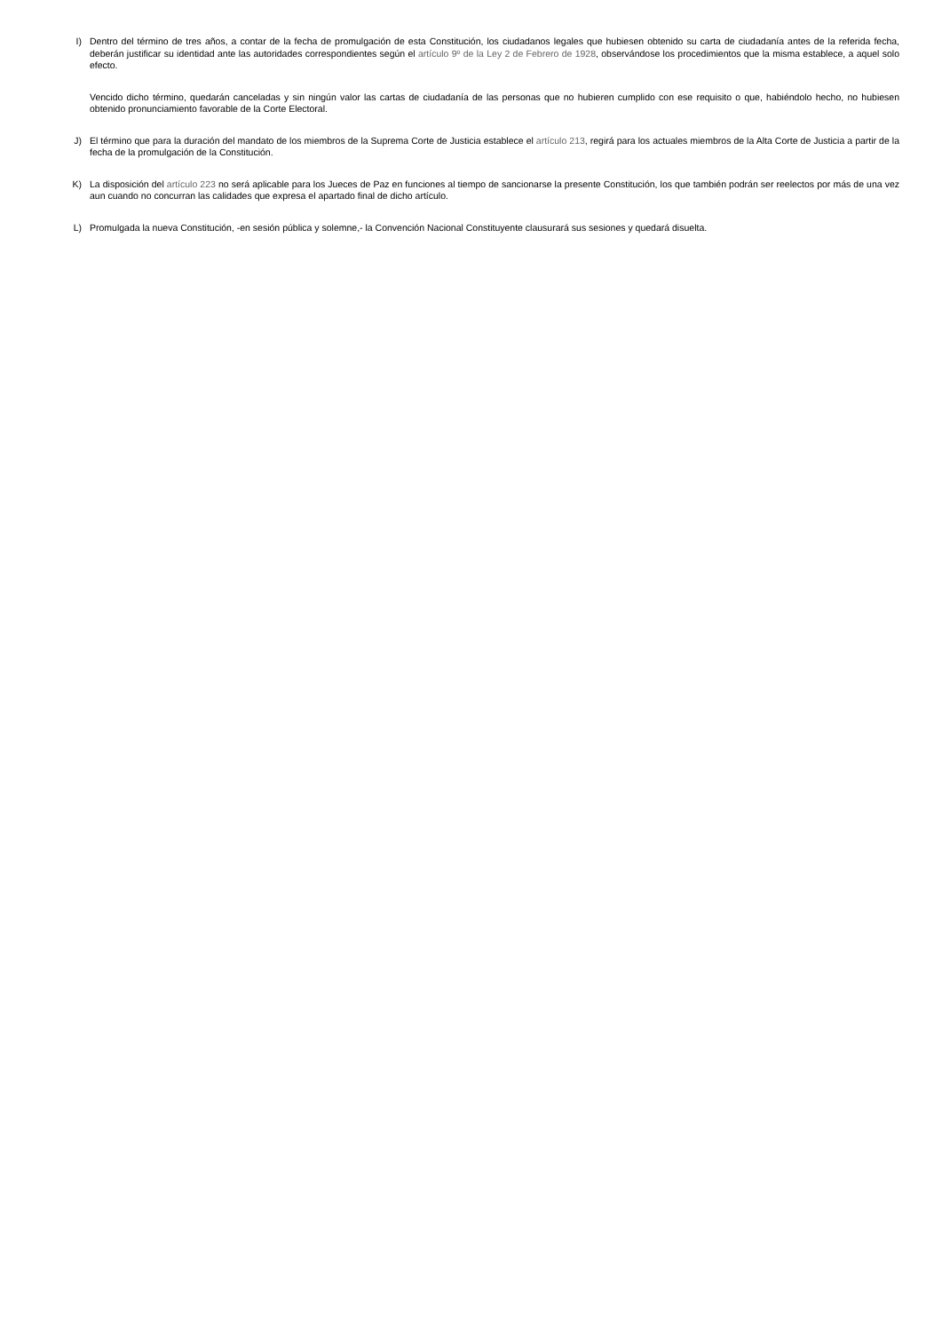I) Dentro del término de tres años, a contar de la fecha de promulgación de esta Constitución, los ciudadanos legales que hubiesen obtenido su carta de ciudadanía antes de la referida fecha, deberán justificar su identidad ante las autoridades correspondientes según el artículo 9º de la Ley 2 de Febrero de 1928, observándose los procedimientos que la misma establece, a aquel solo efecto.
Vencido dicho término, quedarán canceladas y sin ningún valor las cartas de ciudadanía de las personas que no hubieren cumplido con ese requisito o que, habiéndolo hecho, no hubiesen obtenido pronunciamiento favorable de la Corte Electoral.
J) El término que para la duración del mandato de los miembros de la Suprema Corte de Justicia establece el artículo 213, regirá para los actuales miembros de la Alta Corte de Justicia a partir de la fecha de la promulgación de la Constitución.
K) La disposición del artículo 223 no será aplicable para los Jueces de Paz en funciones al tiempo de sancionarse la presente Constitución, los que también podrán ser reelectos por más de una vez aun cuando no concurran las calidades que expresa el apartado final de dicho artículo.
L) Promulgada la nueva Constitución, -en sesión pública y solemne,- la Convención Nacional Constituyente clausurará sus sesiones y quedará disuelta.